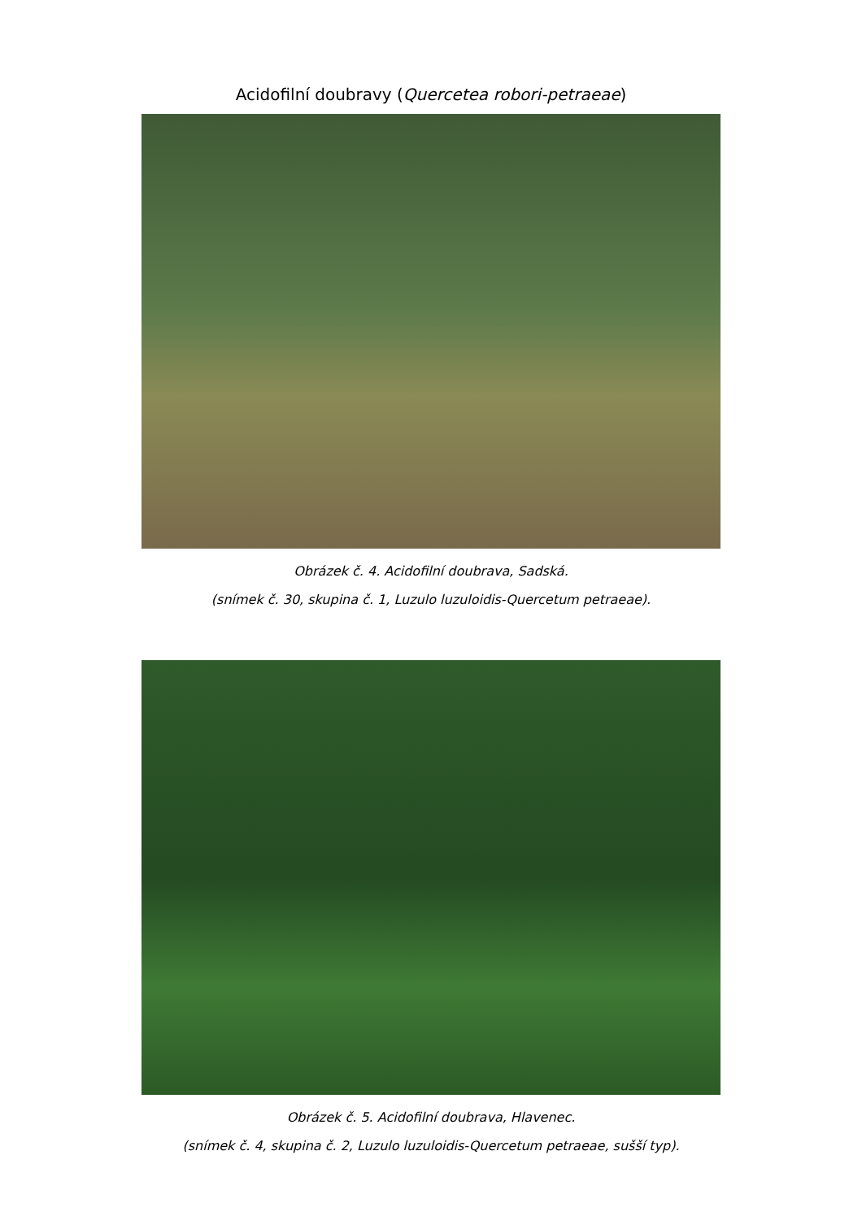Acidofilní doubravy (Quercetea robori-petraeae)
Obrázek č. 4. Acidofilní doubrava, Sadská.
(snímek č. 30, skupina č. 1, Luzulo luzuloidis-Quercetum petraeae).
Obrázek č. 5. Acidofilní doubrava, Hlavenec.
(snímek č. 4, skupina č. 2, Luzulo luzuloidis-Quercetum petraeae, sušší typ).